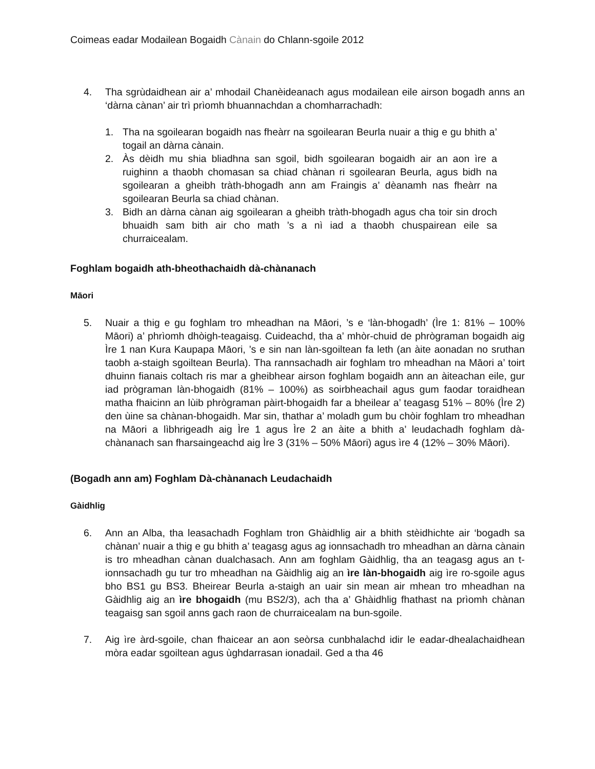Coimeas eadar Modailean Bogaidh Cànain do Chlann-sgoile 2012
4. Tha sgrùdaidhean air a’ mhodail Chanèideanach agus modailean eile airson bogadh anns an ‘dàrna cànan’ air trì prìomh bhuannachdan a chomharrachadh:
1. Tha na sgoilearan bogaidh nas fheàrr na sgoilearan Beurla nuair a thig e gu bhith a’ togail an dàrna cànain.
2. Às dèidh mu shia bliadhna san sgoil, bidh sgoilearan bogaidh air an aon ìre a ruighinn a thaobh chomasan sa chiad chànan ri sgoilearan Beurla, agus bidh na sgoilearan a gheibh tràth-bhogadh ann am Fraingis a’ dèanamh nas fheàrr na sgoilearan Beurla sa chiad chànan.
3. Bidh an dàrna cànan aig sgoilearan a gheibh tràth-bhogadh agus cha toir sin droch bhuaidh sam bith air cho math ’s a nì iad a thaobh chuspairean eile sa churraicealam.
Foghlam bogaidh ath-bheothachaidh dà-chànanach
Māori
5. Nuair a thig e gu foghlam tro mheadhan na Māori, ’s e ‘làn-bhogadh’ (Ìre 1: 81% – 100% Māori) a’ phrìomh dhòigh-teagaisg. Cuideachd, tha a’ mhòr-chuid de phrògraman bogaidh aig Ìre 1 nan Kura Kaupapa Māori, ’s e sin nan làn-sgoiltean fa leth (an àite aonadan no sruthan taobh a-staigh sgoiltean Beurla). Tha rannsachadh air foghlam tro mheadhan na Māori a’ toirt dhuinn fianais coltach ris mar a gheibhear airson foghlam bogaidh ann an àiteachan eile, gur iad prògraman làn-bhogaidh (81% – 100%) as soirbheachail agus gum faodar toraidhean matha fhaicinn an lùib phrògraman pàirt-bhogaidh far a bheilear a’ teagasg 51% – 80% (Ìre 2) den ùine sa chànan-bhogaidh. Mar sin, thathar a’ moladh gum bu chòir foghlam tro mheadhan na Māori a lìbhrigeadh aig Ìre 1 agus Ìre 2 an àite a bhith a’ leudachadh foghlam dà-chànanach san fharsaingeachd aig Ìre 3 (31% – 50% Māori) agus ìre 4 (12% – 30% Māori).
(Bogadh ann am) Foghlam Dà-chànanach Leudachaidh
Gàidhlig
6. Ann an Alba, tha leasachadh Foghlam tron Ghàidhlig air a bhith stèidhichte air ‘bogadh sa chànan’ nuair a thig e gu bhith a’ teagasg agus ag ionnsachadh tro mheadhan an dàrna cànain is tro mheadhan cànan dualchasach. Ann am foghlam Gàidhlig, tha an teagasg agus an t-ionnsachadh gu tur tro mheadhan na Gàidhlig aig an ìre làn-bhogaidh aig ìre ro-sgoile agus bho BS1 gu BS3. Bheirear Beurla a-staigh an uair sin mean air mhean tro mheadhan na Gàidhlig aig an ìre bhogaidh (mu BS2/3), ach tha a’ Ghàidhlig fhathast na prìomh chànan teagaisg san sgoil anns gach raon de churraicealam na bun-sgoile.
7. Aig ìre àrd-sgoile, chan fhaicear an aon seòrsa cunbhalachd idir le eadar-dhealachaidhean mòra eadar sgoiltean agus ùghdarrasan ionadail. Ged a tha 46